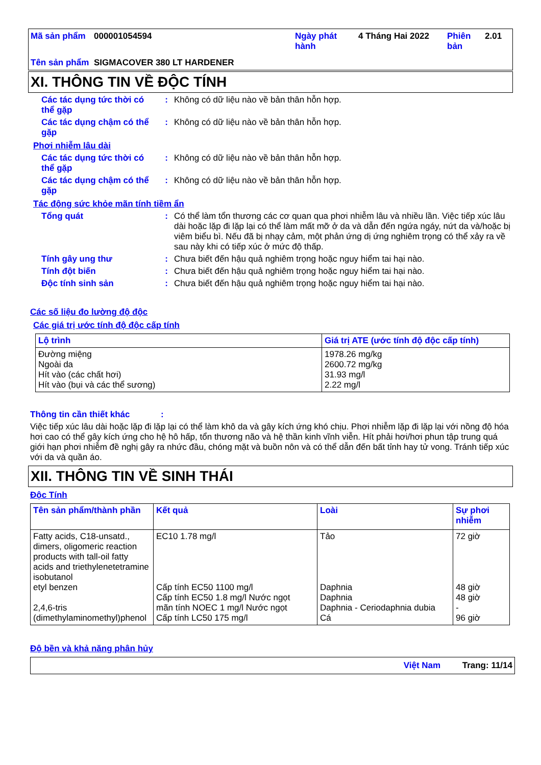| Mã sản phẩm | 000001054594 | Ngày phát hành | 4 Tháng Hai 2022 | Phiên bản | 2.01 |
| Tên sản phẩm | SIGMACOVER 380 LT HARDENER | | | | |
XI. THÔNG TIN VỀ ĐỘC TÍNH
Các tác dụng tức thời có thể gặp
:
Không có dữ liệu nào về bản thân hỗn hợp.
Các tác dụng chậm có thể gặp
:
Không có dữ liệu nào về bản thân hỗn hợp.
Phơi nhiễm lâu dài
Các tác dụng tức thời có thể gặp
:
Không có dữ liệu nào về bản thân hỗn hợp.
Các tác dụng chậm có thể gặp
:
Không có dữ liệu nào về bản thân hỗn hợp.
Tác động sức khỏe mãn tính tiềm ẩn
Tổng quát :
Có thể làm tổn thương các cơ quan qua phơi nhiễm lâu và nhiều lần. Việc tiếp xúc lâu dài hoặc lặp đi lặp lại có thể làm mất mỡ ở da và dẫn đến ngứa ngáy, nứt da và/hoặc bị viêm biểu bì. Nếu đã bị nhạy cảm, một phản ứng dị ứng nghiêm trọng có thể xảy ra về sau này khi có tiếp xúc ở mức độ thấp.
Tính gây ung thư :
Chưa biết đến hậu quả nghiêm trọng hoặc nguy hiểm tai hại nào.
Tính đột biến :
Chưa biết đến hậu quả nghiêm trọng hoặc nguy hiểm tai hại nào.
Độc tính sinh sản :
Chưa biết đến hậu quả nghiêm trọng hoặc nguy hiểm tai hại nào.
Các số liệu đo lường độ độc
Các giá trị ước tính độ độc cấp tính
| Lộ trình | Giá trị ATE (ước tính độ độc cấp tính) |
| --- | --- |
| Đường miệng Ngoài da Hít vào (các chất hơi) Hít vào (bụi và các thể sương) | 1978.26 mg/kg 2600.72 mg/kg 31.93 mg/l 2.22 mg/l |
Thông tin cần thiết khác :
Việc tiếp xúc lâu dài hoặc lặp đi lặp lại có thể làm khô da và gây kích ứng khó chịu. Phơi nhiễm lặp đi lặp lại với nồng độ hóa hơi cao có thể gây kích ứng cho hệ hô hấp, tổn thương não và hệ thần kinh vĩnh viễn. Hít phải hơi/hơi phun tập trung quá giới hạn phơi nhiễm đề nghị gây ra nhức đầu, chóng mặt và buồn nôn và có thể dẫn đến bất tỉnh hay tử vong. Tránh tiếp xúc với da và quần áo.
XII. THÔNG TIN VỀ SINH THÁI
Độc Tính
| Tên sản phẩm/thành phần | Kết quả | Loài | Sự phơi nhiễm |
| --- | --- | --- | --- |
| Fatty acids, C18-unsatd., dimers, oligomeric reaction products with tall-oil fatty acids and triethylenetetramine isobutanol etyl benzen 2,4,6-tris (dimethylaminomethyl)phenol | EC10 1.78 mg/l Cấp tính EC50 1100 mg/l Cấp tính EC50 1.8 mg/l Nước ngọt mãn tính NOEC 1 mg/l Nước ngọt Cấp tính LC50 175 mg/l | Tảo Daphnia Daphnia Daphnia - Ceriodaphnia dubia Cá | 72 giờ 48 giờ 48 giờ - 96 giờ |
Độ bền và khả năng phân hủy
Việt Nam Trang: 11/14